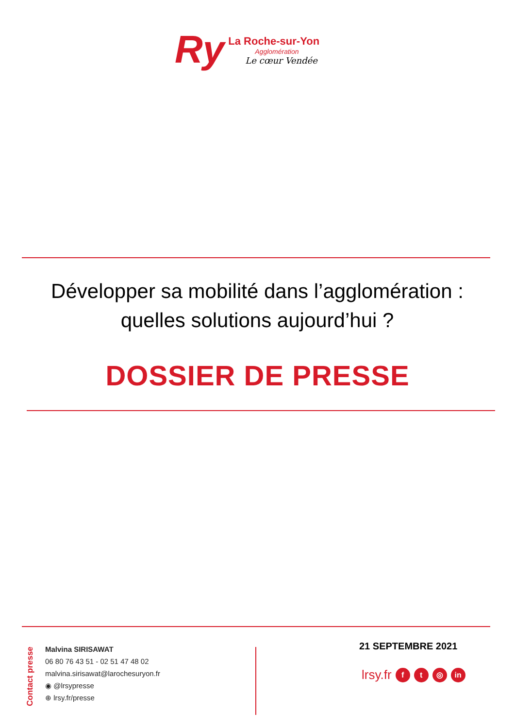Ry
La Roche-sur-Yon
Agglomération
Le cœur Vendée
Développer sa mobilité dans l’agglomération : quelles solutions aujourd’hui ?
DOSSIER DE PRESSE
Contact presse
Malvina SIRISAWAT
06 80 76 43 51 - 02 51 47 48 02
malvina.sirisawat@larochesuryon.fr
◉ @lrsypresse
⊕ lrsy.fr/presse
21 SEPTEMBRE 2021
lrsy.fr f t ◎ in